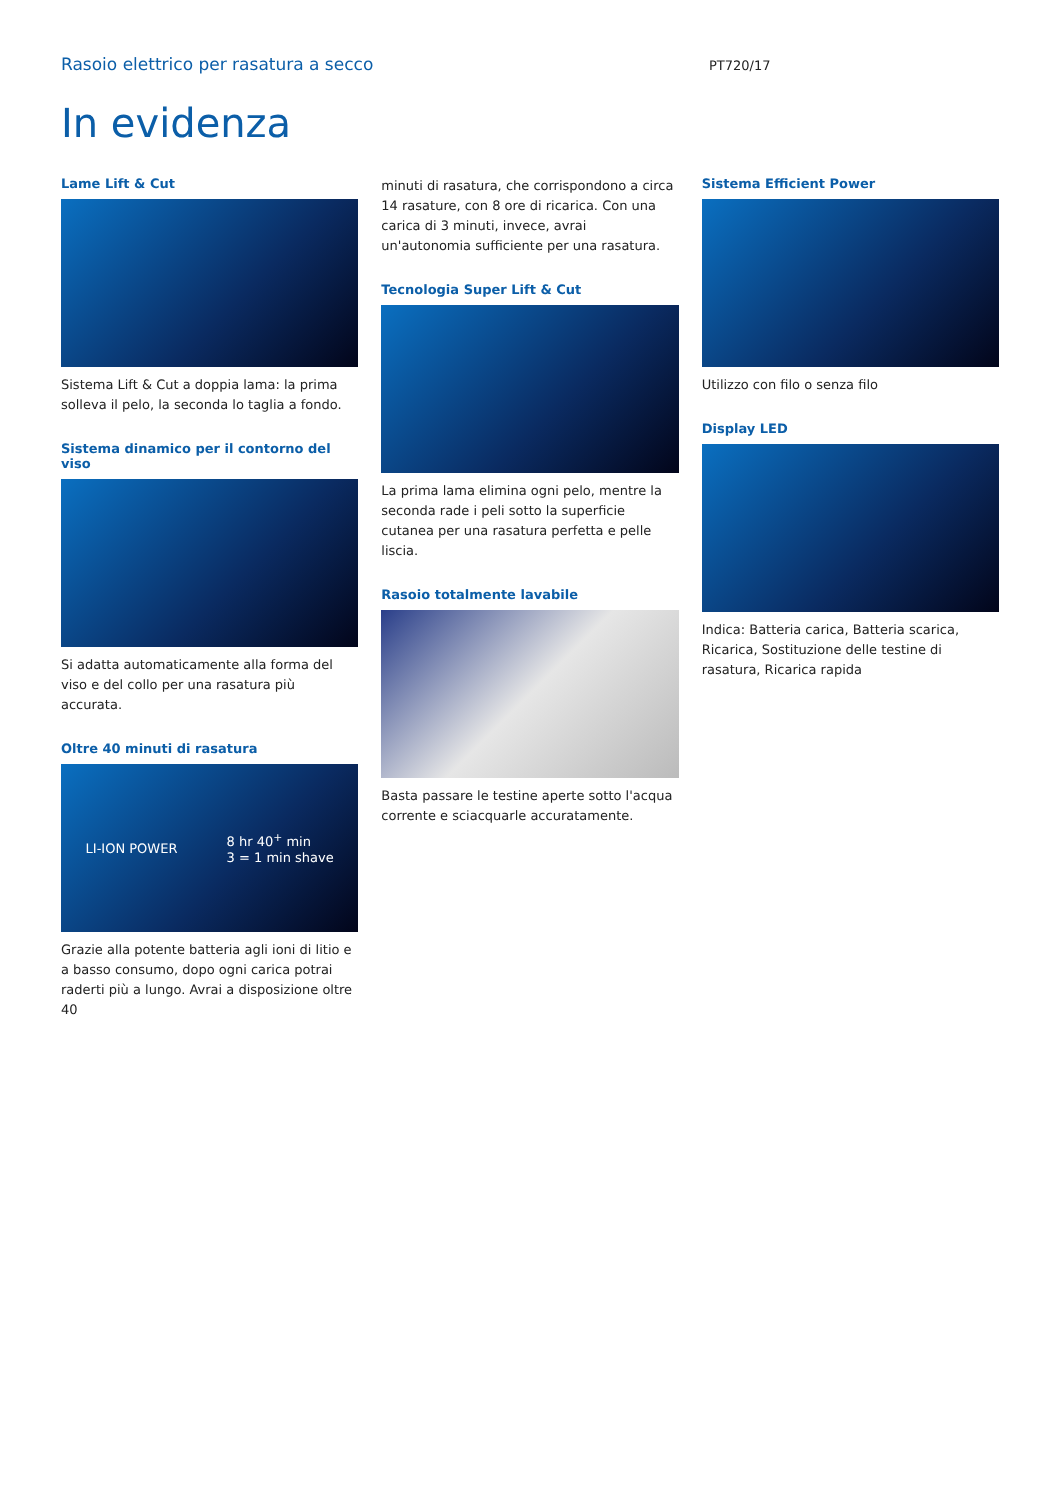Rasoio elettrico per rasatura a secco
PT720/17
In evidenza
Lame Lift & Cut
Sistema Lift & Cut a doppia lama: la prima solleva il pelo, la seconda lo taglia a fondo.
Sistema dinamico per il contorno del viso
Si adatta automaticamente alla forma del viso e del collo per una rasatura più accurata.
Oltre 40 minuti di rasatura
LI-ION POWER 8 hr 40<sup>+</sup> min
3 = 1 min shave
Grazie alla potente batteria agli ioni di litio e a basso consumo, dopo ogni carica potrai raderti più a lungo. Avrai a disposizione oltre 40
minuti di rasatura, che corrispondono a circa 14 rasature, con 8 ore di ricarica. Con una carica di 3 minuti, invece, avrai un'autonomia sufficiente per una rasatura.
Tecnologia Super Lift & Cut
La prima lama elimina ogni pelo, mentre la seconda rade i peli sotto la superficie cutanea per una rasatura perfetta e pelle liscia.
Rasoio totalmente lavabile
Basta passare le testine aperte sotto l'acqua corrente e sciacquarle accuratamente.
Sistema Efficient Power
Utilizzo con filo o senza filo
Display LED
Indica: Batteria carica, Batteria scarica, Ricarica, Sostituzione delle testine di rasatura, Ricarica rapida